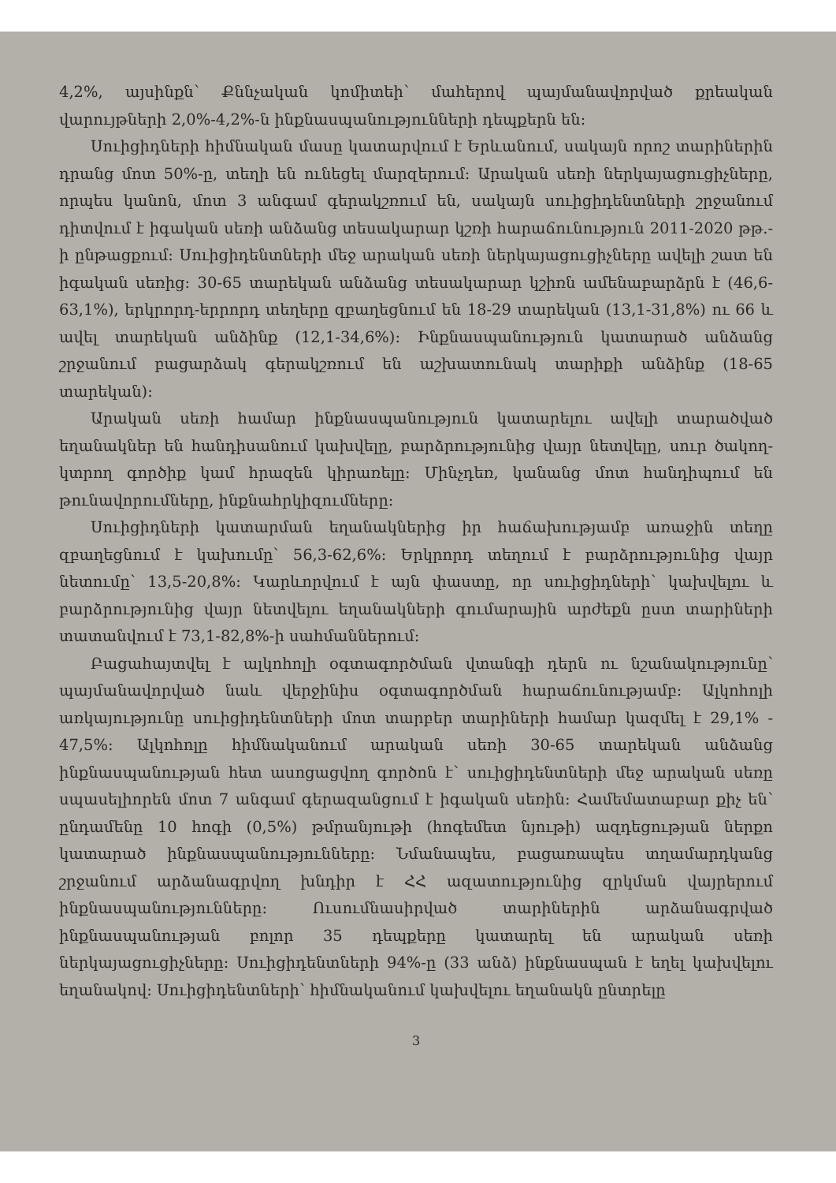4,2%, այսինքն՝ Քննչական կոմիտեի՝ մահերով պայմանավորված քրեական վարույթների 2,0%-4,2%-ն ինքնասպանությունների դեպքերն են:
Սուիցիդների հիմնական մասը կատարվում է Երևանում, սակայն որոշ տարիներին դրանց մոտ 50%-ը, տեղի են ունեցել մարզերում: Արական սեռի ներկայացուցիչները, որպես կանոն, մոտ 3 անգամ գերակշռում են, սակայն սուիցիդենտների շրջանում դիտվում է իգական սեռի անձանց տեսակարար կշռի հարաճունություն 2011-2020 թթ.-ի ընթացքում: Սուիցիդենտների մեջ արական սեռի ներկայացուցիչները ավելի շատ են իգական սեռից: 30-65 տարեկան անձանց տեսակարար կշիռն ամենաբարձրն է (46,6-63,1%), երկրորդ-երրորդ տեղերը զբաղեցնում են 18-29 տարեկան (13,1-31,8%) ու 66 և ավել տարեկան անձինք (12,1-34,6%): Ինքնասպանություն կատարած անձանց շրջանում բացարձակ գերակշռում են աշխատունակ տարիքի անձինք (18-65 տարեկան):
Արական սեռի համար ինքնասպանություն կատարելու ավելի տարածված եղանակներ են հանդիսանում կախվելը, բարձրությունից վայր նետվելը, սուր ծակող-կտրող գործիք կամ հրազեն կիրառելը: Մինչդեռ, կանանց մոտ հանդիպում են թունավորումները, ինքնահրկիզումները:
Սուիցիդների կատարման եղանակներից իր հաճախությամբ առաջին տեղը զբաղեցնում է կախումը՝ 56,3-62,6%: Երկրորդ տեղում է բարձրությունից վայր նետումը՝ 13,5-20,8%: Կարևորվում է այն փաստը, որ սուիցիդների՝ կախվելու և բարձրությունից վայր նետվելու եղանակների գումարային արժեքն ըստ տարիների տատանվում է 73,1-82,8%-ի սահմաններում:
Բացահայտվել է ալկոհոլի օգտագործման վտանգի դերն ու նշանակությունը՝ պայմանավորված նաև վերջինիս օգտագործման հարաճունությամբ: Ալկոհոլի առկայությունը սուիցիդենտների մոտ տարբեր տարիների համար կազմել է 29,1% - 47,5%: Ալկոհոլը հիմնականում արական սեռի 30-65 տարեկան անձանց ինքնասպանության հետ ասոցացվող գործոն է՝ սուիցիդենտների մեջ արական սեռը սպասելիորեն մոտ 7 անգամ գերազանցում է իգական սեռին: Համեմատաբար քիչ են՝ ընդամենը 10 հոգի (0,5%) թմրանյութի (հոգեմետ նյութի) ազդեցության ներքո կատարած ինքնասպանությունները: Նմանապես, բացառապես տղամարդկանց շրջանում արձանագրվող խնդիր է ՀՀ ազատությունից զրկման վայրերում ինքնասպանությունները: Ուսումնասիրված տարիներին արձանագրված ինքնասպանության բոլոր 35 դեպքերը կատարել են արական սեռի ներկայացուցիչները: Սուիցիդենտների 94%-ը (33 անձ) ինքնասպան է եղել կախվելու եղանակով: Սուիցիդենտների՝ հիմնականում կախվելու եղանակն ընտրելը
3